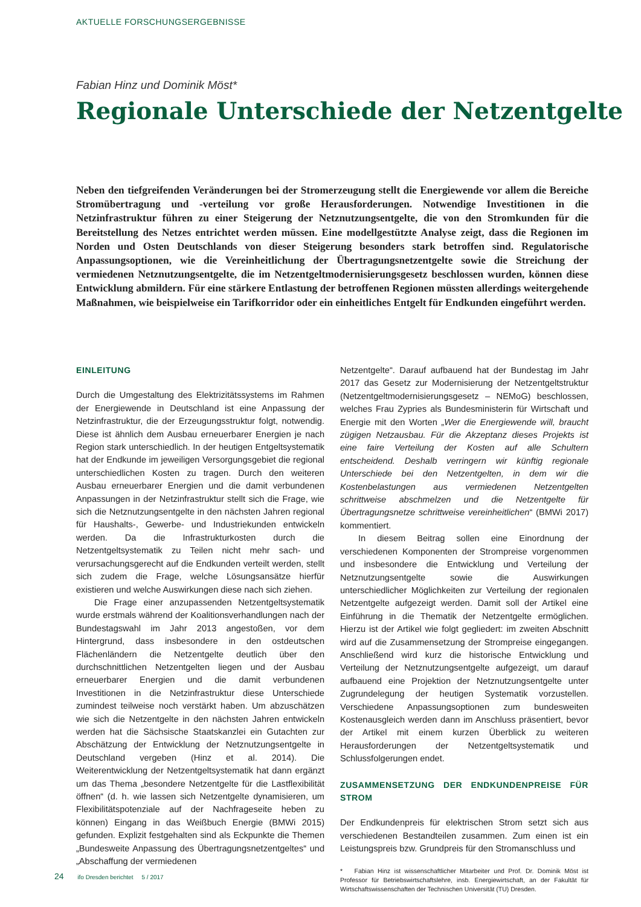AKTUELLE FORSCHUNGSERGEBNISSE
Fabian Hinz und Dominik Möst*
Regionale Unterschiede der Netzentgelte
Neben den tiefgreifenden Veränderungen bei der Stromerzeugung stellt die Energiewende vor allem die Bereiche Stromübertragung und -verteilung vor große Herausforderungen. Notwendige Investitionen in die Netzinfrastruktur führen zu einer Steigerung der Netznutzungsentgelte, die von den Stromkunden für die Bereitstellung des Netzes entrichtet werden müssen. Eine modellgestützte Analyse zeigt, dass die Regionen im Norden und Osten Deutschlands von dieser Steigerung besonders stark betroffen sind. Regulatorische Anpassungsoptionen, wie die Vereinheitlichung der Übertragungsnetzentgelte sowie die Streichung der vermiedenen Netznutzungsentgelte, die im Netzentgeltmodernisierungsgesetz beschlossen wurden, können diese Entwicklung abmildern. Für eine stärkere Entlastung der betroffenen Regionen müssten allerdings weitergehende Maßnahmen, wie beispielweise ein Tarifkorridor oder ein einheitliches Entgelt für Endkunden eingeführt werden.
EINLEITUNG
Durch die Umgestaltung des Elektrizitätssystems im Rahmen der Energiewende in Deutschland ist eine Anpassung der Netzinfrastruktur, die der Erzeugungsstruktur folgt, notwendig. Diese ist ähnlich dem Ausbau erneuerbarer Energien je nach Region stark unterschiedlich. In der heutigen Entgeltsystematik hat der Endkunde im jeweiligen Versorgungsgebiet die regional unterschiedlichen Kosten zu tragen. Durch den weiteren Ausbau erneuerbarer Energien und die damit verbundenen Anpassungen in der Netzinfrastruktur stellt sich die Frage, wie sich die Netznutzungsentgelte in den nächsten Jahren regional für Haushalts-, Gewerbe- und Industriekunden entwickeln werden. Da die Infrastrukturkosten durch die Netzentgeltsystematik zu Teilen nicht mehr sach- und verursachungsgerecht auf die Endkunden verteilt werden, stellt sich zudem die Frage, welche Lösungsansätze hierfür existieren und welche Auswirkungen diese nach sich ziehen.
Die Frage einer anzupassenden Netzentgeltsystematik wurde erstmals während der Koalitionsverhandlungen nach der Bundestagswahl im Jahr 2013 angestoßen, vor dem Hintergrund, dass insbesondere in den ostdeutschen Flächenländern die Netzentgelte deutlich über den durchschnittlichen Netzentgelten liegen und der Ausbau erneuerbarer Energien und die damit verbundenen Investitionen in die Netzinfrastruktur diese Unterschiede zumindest teilweise noch verstärkt haben. Um abzuschätzen wie sich die Netzentgelte in den nächsten Jahren entwickeln werden hat die Sächsische Staatskanzlei ein Gutachten zur Abschätzung der Entwicklung der Netznutzungsentgelte in Deutschland vergeben (Hinz et al. 2014). Die Weiterentwicklung der Netzentgeltsystematik hat dann ergänzt um das Thema „besondere Netzentgelte für die Lastflexibilität öffnen“ (d. h. wie lassen sich Netzentgelte dynamisieren, um Flexibilitätspotenziale auf der Nachfrageseite heben zu können) Eingang in das Weißbuch Energie (BMWi 2015) gefunden. Explizit festgehalten sind als Eckpunkte die Themen „Bundesweite Anpassung des Übertragungsnetzentgeltes“ und „Abschaffung der vermiedenen
Netzentgelte“. Darauf aufbauend hat der Bundestag im Jahr 2017 das Gesetz zur Modernisierung der Netzentgeltstruktur (Netzentgeltmodernisierungsgesetz – NEMoG) beschlossen, welches Frau Zypries als Bundesministerin für Wirtschaft und Energie mit den Worten „Wer die Energiewende will, braucht zügigen Netzausbau. Für die Akzeptanz dieses Projekts ist eine faire Verteilung der Kosten auf alle Schultern entscheidend. Deshalb verringern wir künftig regionale Unterschiede bei den Netzentgelten, in dem wir die Kostenbelastungen aus vermiedenen Netzentgelten schrittweise abschmelzen und die Netzentgelte für Übertragungsnetze schrittweise vereinheitlichen“ (BMWi 2017) kommentiert.
In diesem Beitrag sollen eine Einordnung der verschiedenen Komponenten der Strompreise vorgenommen und insbesondere die Entwicklung und Verteilung der Netznutzungsentgelte sowie die Auswirkungen unterschiedlicher Möglichkeiten zur Verteilung der regionalen Netzentgelte aufgezeigt werden. Damit soll der Artikel eine Einführung in die Thematik der Netzentgelte ermöglichen. Hierzu ist der Artikel wie folgt gegliedert: im zweiten Abschnitt wird auf die Zusammensetzung der Strompreise eingegangen. Anschließend wird kurz die historische Entwicklung und Verteilung der Netznutzungsentgelte aufgezeigt, um darauf aufbauend eine Projektion der Netznutzungsentgelte unter Zugrundelegung der heutigen Systematik vorzustellen. Verschiedene Anpassungsoptionen zum bundesweiten Kostenausgleich werden dann im Anschluss präsentiert, bevor der Artikel mit einem kurzen Überblick zu weiteren Herausforderungen der Netzentgeltsystematik und Schlussfolgerungen endet.
ZUSAMMENSETZUNG DER ENDKUNDENPREISE FÜR STROM
Der Endkundenpreis für elektrischen Strom setzt sich aus verschiedenen Bestandteilen zusammen. Zum einen ist ein Leistungspreis bzw. Grundpreis für den Stromanschluss und
* Fabian Hinz ist wissenschaftlicher Mitarbeiter und Prof. Dr. Dominik Möst ist Professor für Betriebswirtschaftslehre, insb. Energiewirtschaft, an der Fakultät für Wirtschaftswissenschaften der Technischen Universität (TU) Dresden.
24 ifo Dresden berichtet 5 / 2017